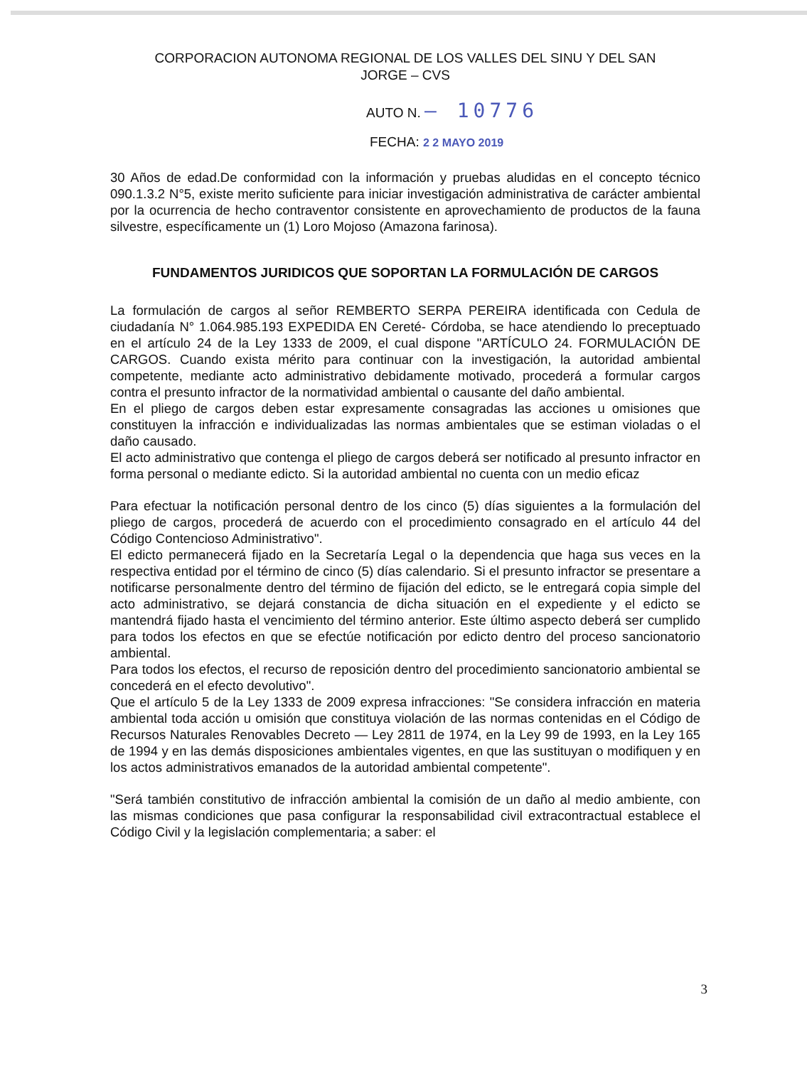CORPORACION AUTONOMA REGIONAL DE LOS VALLES DEL SINU Y DEL SAN
JORGE – CVS
AUTO N. – 10776
FECHA: 2 2 MAYO 2019
30 Años de edad.De conformidad con la información y pruebas aludidas en el concepto técnico 090.1.3.2 N°5, existe merito suficiente para iniciar investigación administrativa de carácter ambiental por la ocurrencia de hecho contraventor consistente en aprovechamiento de productos de la fauna silvestre, específicamente un (1) Loro Mojoso (Amazona farinosa).
FUNDAMENTOS JURIDICOS QUE SOPORTAN LA FORMULACIÓN DE CARGOS
La formulación de cargos al señor REMBERTO SERPA PEREIRA identificada con Cedula de ciudadanía N° 1.064.985.193 EXPEDIDA EN Cereté- Córdoba, se hace atendiendo lo preceptuado en el artículo 24 de la Ley 1333 de 2009, el cual dispone "ARTÍCULO 24. FORMULACIÓN DE CARGOS. Cuando exista mérito para continuar con la investigación, la autoridad ambiental competente, mediante acto administrativo debidamente motivado, procederá a formular cargos contra el presunto infractor de la normatividad ambiental o causante del daño ambiental.
En el pliego de cargos deben estar expresamente consagradas las acciones u omisiones que constituyen la infracción e individualizadas las normas ambientales que se estiman violadas o el daño causado.
El acto administrativo que contenga el pliego de cargos deberá ser notificado al presunto infractor en forma personal o mediante edicto. Si la autoridad ambiental no cuenta con un medio eficaz
Para efectuar la notificación personal dentro de los cinco (5) días siguientes a la formulación del pliego de cargos, procederá de acuerdo con el procedimiento consagrado en el artículo 44 del Código Contencioso Administrativo".
El edicto permanecerá fijado en la Secretaría Legal o la dependencia que haga sus veces en la respectiva entidad por el término de cinco (5) días calendario. Si el presunto infractor se presentare a notificarse personalmente dentro del término de fijación del edicto, se le entregará copia simple del acto administrativo, se dejará constancia de dicha situación en el expediente y el edicto se mantendrá fijado hasta el vencimiento del término anterior. Este último aspecto deberá ser cumplido para todos los efectos en que se efectúe notificación por edicto dentro del proceso sancionatorio ambiental.
Para todos los efectos, el recurso de reposición dentro del procedimiento sancionatorio ambiental se concederá en el efecto devolutivo".
Que el artículo 5 de la Ley 1333 de 2009 expresa infracciones: "Se considera infracción en materia ambiental toda acción u omisión que constituya violación de las normas contenidas en el Código de Recursos Naturales Renovables Decreto — Ley 2811 de 1974, en la Ley 99 de 1993, en la Ley 165 de 1994 y en las demás disposiciones ambientales vigentes, en que las sustituyan o modifiquen y en los actos administrativos emanados de la autoridad ambiental competente".
"Será también constitutivo de infracción ambiental la comisión de un daño al medio ambiente, con las mismas condiciones que pasa configurar la responsabilidad civil extracontractual establece el Código Civil y la legislación complementaria; a saber: el
3